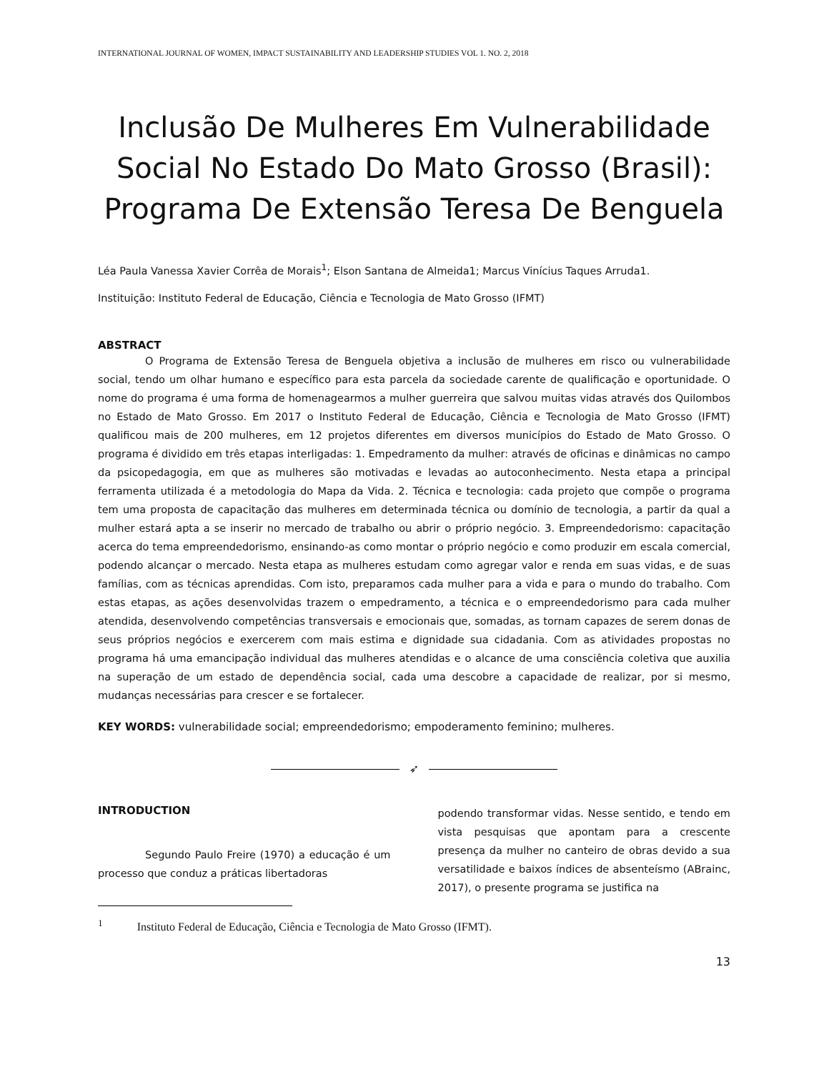INTERNATIONAL JOURNAL OF WOMEN, IMPACT SUSTAINABILITY AND LEADERSHIP STUDIES VOL 1. NO. 2, 2018
Inclusão De Mulheres Em Vulnerabilidade Social No Estado Do Mato Grosso (Brasil): Programa De Extensão Teresa De Benguela
Léa Paula Vanessa Xavier Corrêa de Morais<sup>1</sup>; Elson Santana de Almeida1; Marcus Vinícius Taques Arruda1.
Instituição: Instituto Federal de Educação, Ciência e Tecnologia de Mato Grosso (IFMT)
ABSTRACT
O Programa de Extensão Teresa de Benguela objetiva a inclusão de mulheres em risco ou vulnerabilidade social, tendo um olhar humano e específico para esta parcela da sociedade carente de qualificação e oportunidade. O nome do programa é uma forma de homenagearmos a mulher guerreira que salvou muitas vidas através dos Quilombos no Estado de Mato Grosso. Em 2017 o Instituto Federal de Educação, Ciência e Tecnologia de Mato Grosso (IFMT) qualificou mais de 200 mulheres, em 12 projetos diferentes em diversos municípios do Estado de Mato Grosso. O programa é dividido em três etapas interligadas: 1. Empedramento da mulher: através de oficinas e dinâmicas no campo da psicopedagogia, em que as mulheres são motivadas e levadas ao autoconhecimento. Nesta etapa a principal ferramenta utilizada é a metodologia do Mapa da Vida. 2. Técnica e tecnologia: cada projeto que compõe o programa tem uma proposta de capacitação das mulheres em determinada técnica ou domínio de tecnologia, a partir da qual a mulher estará apta a se inserir no mercado de trabalho ou abrir o próprio negócio. 3. Empreendedorismo: capacitação acerca do tema empreendedorismo, ensinando-as como montar o próprio negócio e como produzir em escala comercial, podendo alcançar o mercado. Nesta etapa as mulheres estudam como agregar valor e renda em suas vidas, e de suas famílias, com as técnicas aprendidas. Com isto, preparamos cada mulher para a vida e para o mundo do trabalho. Com estas etapas, as ações desenvolvidas trazem o empedramento, a técnica e o empreendedorismo para cada mulher atendida, desenvolvendo competências transversais e emocionais que, somadas, as tornam capazes de serem donas de seus próprios negócios e exercerem com mais estima e dignidade sua cidadania. Com as atividades propostas no programa há uma emancipação individual das mulheres atendidas e o alcance de uma consciência coletiva que auxilia na superação de um estado de dependência social, cada uma descobre a capacidade de realizar, por si mesmo, mudanças necessárias para crescer e se fortalecer.
KEY WORDS: vulnerabilidade social; empreendedorismo; empoderamento feminino; mulheres.
➶
INTRODUCTION
Segundo Paulo Freire (1970) a educação é um processo que conduz a práticas libertadoras
podendo transformar vidas. Nesse sentido, e tendo em vista pesquisas que apontam para a crescente presença da mulher no canteiro de obras devido a sua versatilidade e baixos índices de absenteísmo (ABrainc, 2017), o presente programa se justifica na
<sup>1</sup> Instituto Federal de Educação, Ciência e Tecnologia de Mato Grosso (IFMT).
13